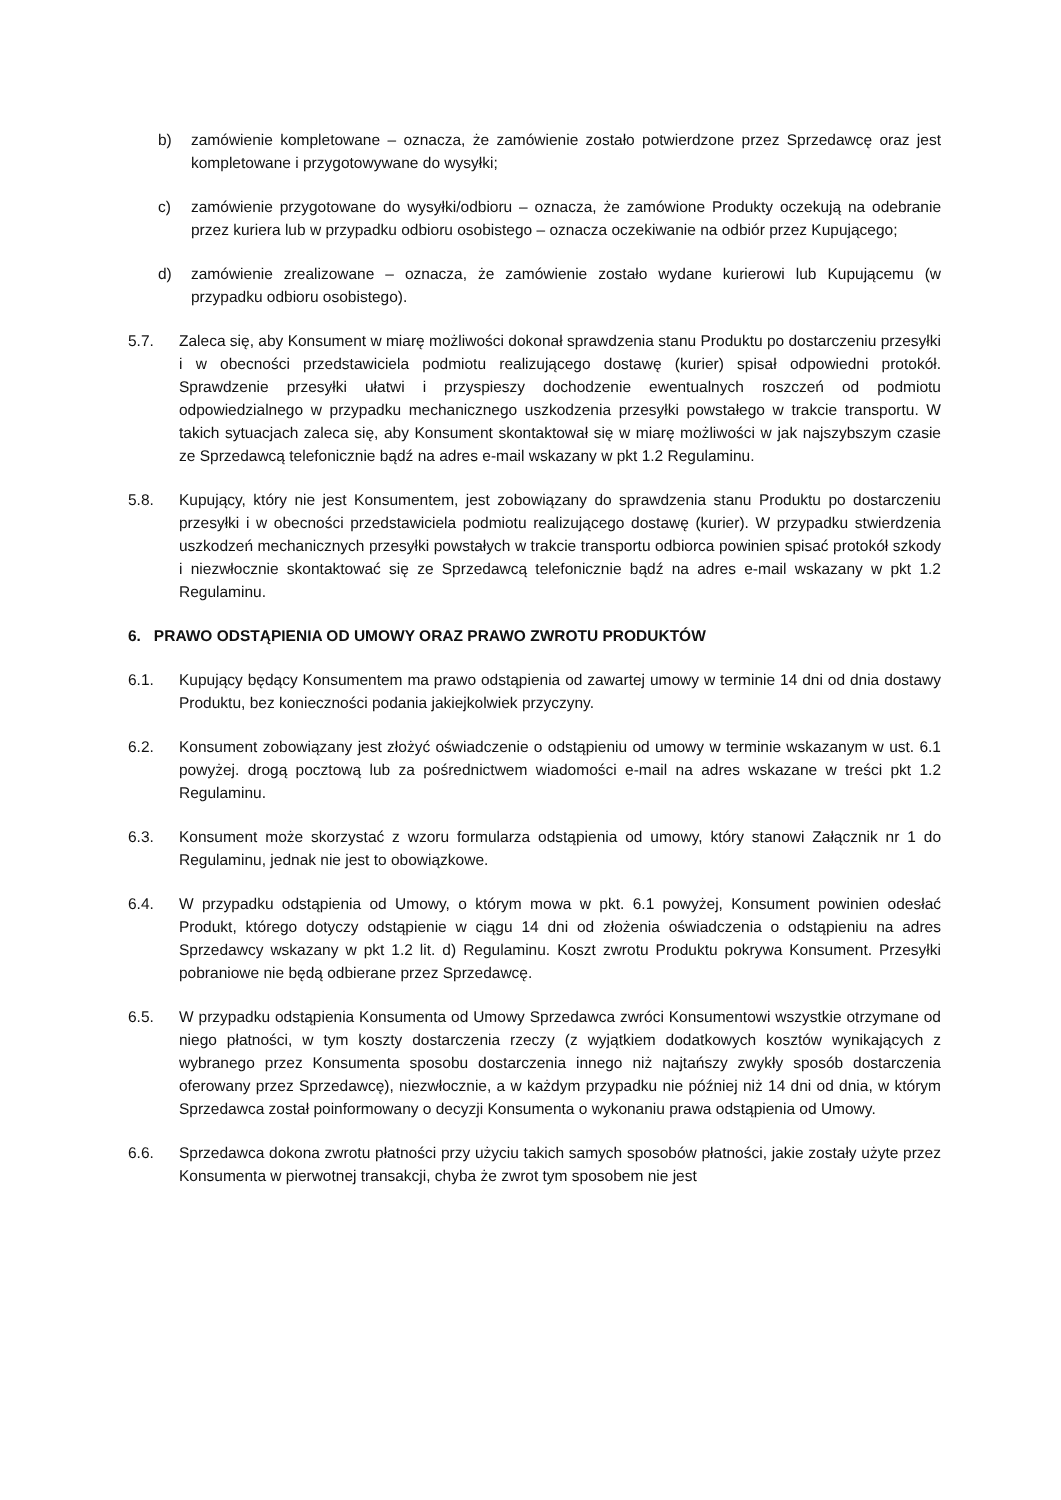b) zamówienie kompletowane – oznacza, że zamówienie zostało potwierdzone przez Sprzedawcę oraz jest kompletowane i przygotowywane do wysyłki;
c) zamówienie przygotowane do wysyłki/odbioru – oznacza, że zamówione Produkty oczekują na odebranie przez kuriera lub w przypadku odbioru osobistego – oznacza oczekiwanie na odbiór przez Kupującego;
d) zamówienie zrealizowane – oznacza, że zamówienie zostało wydane kurierowi lub Kupującemu (w przypadku odbioru osobistego).
5.7. Zaleca się, aby Konsument w miarę możliwości dokonał sprawdzenia stanu Produktu po dostarczeniu przesyłki i w obecności przedstawiciela podmiotu realizującego dostawę (kurier) spisał odpowiedni protokół. Sprawdzenie przesyłki ułatwi i przyspieszy dochodzenie ewentualnych roszczeń od podmiotu odpowiedzialnego w przypadku mechanicznego uszkodzenia przesyłki powstałego w trakcie transportu. W takich sytuacjach zaleca się, aby Konsument skontaktował się w miarę możliwości w jak najszybszym czasie ze Sprzedawcą telefonicznie bądź na adres e-mail wskazany w pkt 1.2 Regulaminu.
5.8. Kupujący, który nie jest Konsumentem, jest zobowiązany do sprawdzenia stanu Produktu po dostarczeniu przesyłki i w obecności przedstawiciela podmiotu realizującego dostawę (kurier). W przypadku stwierdzenia uszkodzeń mechanicznych przesyłki powstałych w trakcie transportu odbiorca powinien spisać protokół szkody i niezwłocznie skontaktować się ze Sprzedawcą telefonicznie bądź na adres e-mail wskazany w pkt 1.2 Regulaminu.
6. PRAWO ODSTĄPIENIA OD UMOWY ORAZ PRAWO ZWROTU PRODUKTÓW
6.1. Kupujący będący Konsumentem ma prawo odstąpienia od zawartej umowy w terminie 14 dni od dnia dostawy Produktu, bez konieczności podania jakiejkolwiek przyczyny.
6.2. Konsument zobowiązany jest złożyć oświadczenie o odstąpieniu od umowy w terminie wskazanym w ust. 6.1 powyżej. drogą pocztową lub za pośrednictwem wiadomości e-mail na adres wskazane w treści pkt 1.2 Regulaminu.
6.3. Konsument może skorzystać z wzoru formularza odstąpienia od umowy, który stanowi Załącznik nr 1 do Regulaminu, jednak nie jest to obowiązkowe.
6.4. W przypadku odstąpienia od Umowy, o którym mowa w pkt. 6.1 powyżej, Konsument powinien odesłać Produkt, którego dotyczy odstąpienie w ciągu 14 dni od złożenia oświadczenia o odstąpieniu na adres Sprzedawcy wskazany w pkt 1.2 lit. d) Regulaminu. Koszt zwrotu Produktu pokrywa Konsument. Przesyłki pobraniowe nie będą odbierane przez Sprzedawcę.
6.5. W przypadku odstąpienia Konsumenta od Umowy Sprzedawca zwróci Konsumentowi wszystkie otrzymane od niego płatności, w tym koszty dostarczenia rzeczy (z wyjątkiem dodatkowych kosztów wynikających z wybranego przez Konsumenta sposobu dostarczenia innego niż najtańszy zwykły sposób dostarczenia oferowany przez Sprzedawcę), niezwłocznie, a w każdym przypadku nie później niż 14 dni od dnia, w którym Sprzedawca został poinformowany o decyzji Konsumenta o wykonaniu prawa odstąpienia od Umowy.
6.6. Sprzedawca dokona zwrotu płatności przy użyciu takich samych sposobów płatności, jakie zostały użyte przez Konsumenta w pierwotnej transakcji, chyba że zwrot tym sposobem nie jest